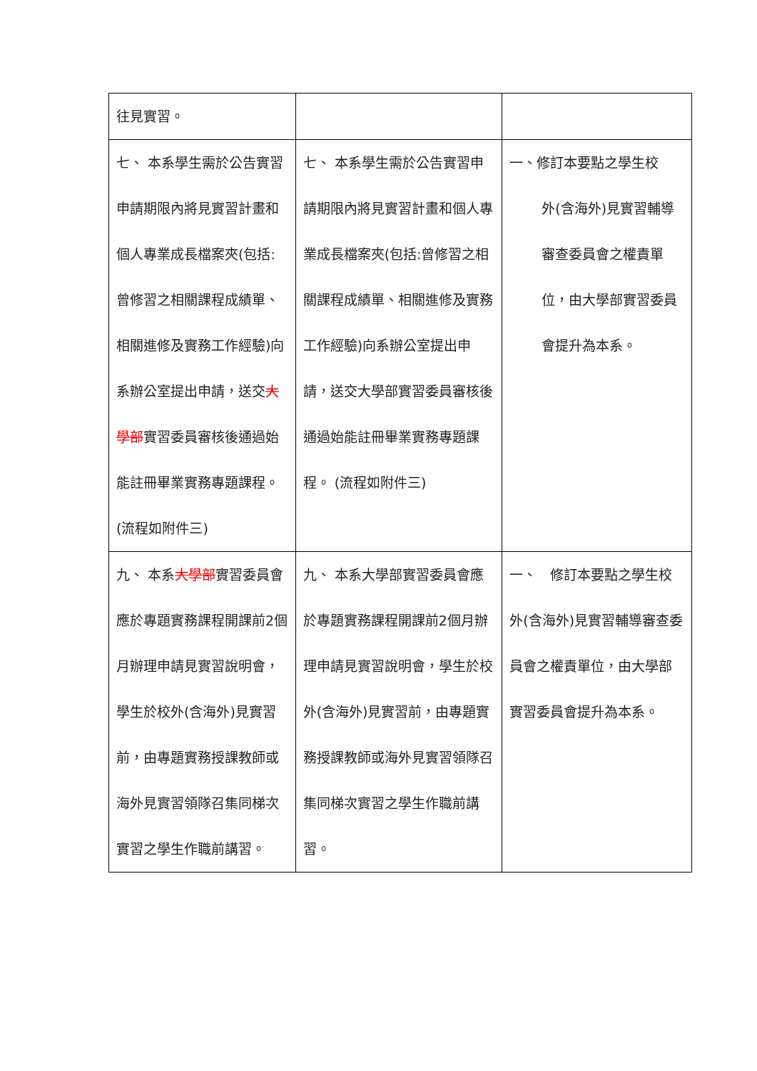| 往見實習。 | | |
| 七、 本系學生需於公告實習申請期限內將見實習計畫和個人專業成長檔案夾(包括:曾修習之相關課程成績單、相關進修及實務工作經驗)向系辦公室提出申請，送交 大學部 實習委員審核後通過始能註冊畢業實務專題課程。 (流程如附件三) | 七、 本系學生需於公告實習申請期限內將見實習計畫和個人專業成長檔案夾(包括:曾修習之相關課程成績單、相關進修及實務工作經驗)向系辦公室提出申請，送交大學部實習委員審核後通過始能註冊畢業實務專題課程。 (流程如附件三) | 一、修訂本要點之學生校 外(含海外)見實習輔導審查委員會之權責單位，由大學部實習委員會提升為本系。 |
| 九、 本系 大學部 實習委員會應於專題實務課程開課前2個月辦理申請見實習說明會，學生於校外(含海外)見實習前，由專題實務授課教師或海外見實習領隊召集同梯次實習之學生作職前講習。 | 九、 本系大學部實習委員會應於專題實務課程開課前2個月辦理申請見實習說明會，學生於校外(含海外)見實習前，由專題實務授課教師或海外見實習領隊召集同梯次實習之學生作職前講習。 | 一、 修訂本要點之學生校外(含海外)見實習輔導審查委員會之權責單位，由大學部實習委員會提升為本系。 |